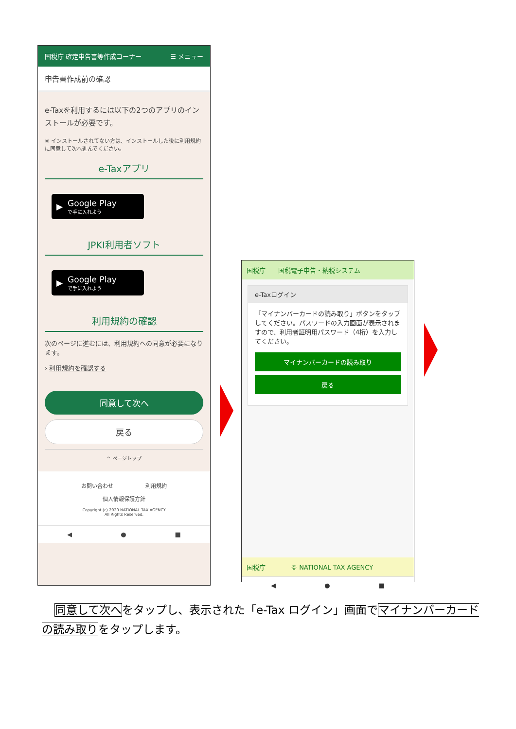国税庁 確定申告書等作成コーナー ☰ メニュー
申告書作成前の確認
e-Taxを利用するには以下の2つのアプリのインストールが必要です。
※ インストールされてない方は、インストールした後に利用規約に同意して次へ進んでください。
e-Taxアプリ
▶ Google Play
で手に入れよう
JPKI利用者ソフト
▶ Google Play
で手に入れよう
利用規約の確認
次のページに進むには、利用規約への同意が必要になります。
› 利用規約を確認する
同意して次へ
戻る
^ ページトップ
お問い合わせ　　　　　　利用規約
個人情報保護方針
Copyright (c) 2020 NATIONAL TAX AGENCY
All Rights Reserved.
◀ ● ■
国税庁　　国税電子申告・納税システム
e-Taxログイン
「マイナンバーカードの読み取り」ボタンをタップしてください。パスワードの入力画面が表示されますので、利用者証明用パスワード（4桁）を入力してください。
マイナンバーカードの読み取り
戻る
国税庁　　　　© NATIONAL TAX AGENCY
◀ ● ■
同意して次へをタップし、表示された「e-Tax ログイン」画面でマイナンバーカードの読み取りをタップします。